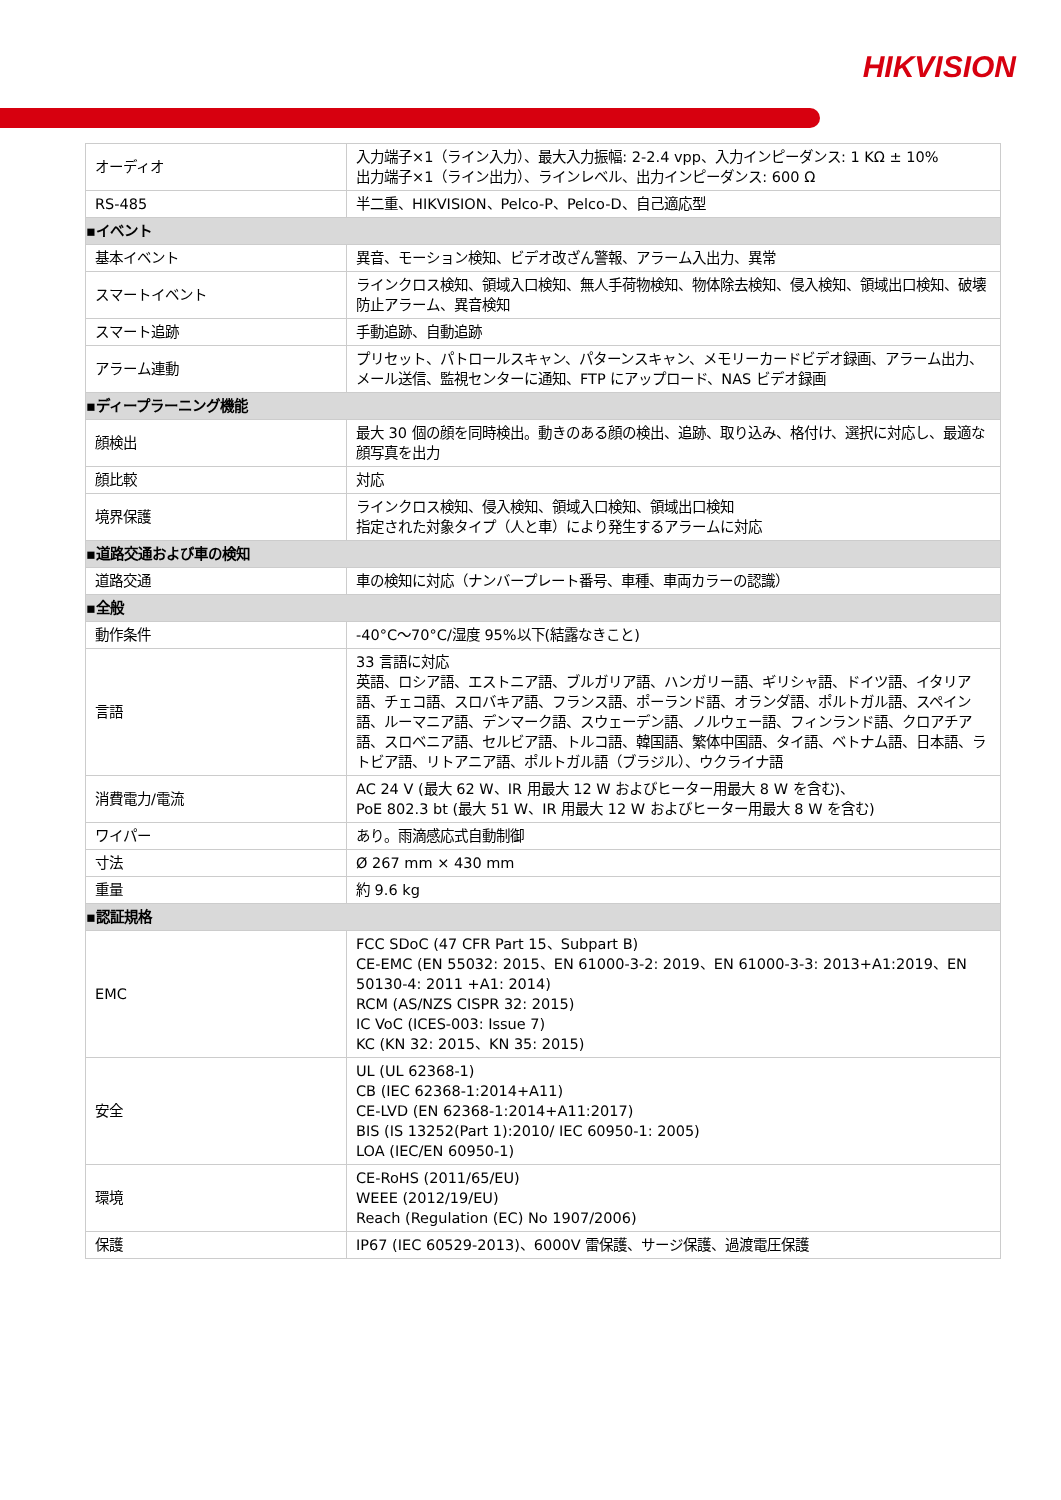HIKVISION
| オーディオ | 入力端子×1（ライン入力）、最大入力振幅: 2-2.4 vpp、入力インピーダンス: 1 KΩ ± 10% 出力端子×1（ライン出力）、ラインレベル、出力インピーダンス: 600 Ω |
| RS-485 | 半二重、HIKVISION、Pelco-P、Pelco-D、自己適応型 |
| ▪イベント | |
| 基本イベント | 異音、モーション検知、ビデオ改ざん警報、アラーム入出力、異常 |
| スマートイベント | ラインクロス検知、領域入口検知、無人手荷物検知、物体除去検知、侵入検知、領域出口検知、破壊防止アラーム、異音検知 |
| スマート追跡 | 手動追跡、自動追跡 |
| アラーム連動 | プリセット、パトロールスキャン、パターンスキャン、メモリーカードビデオ録画、アラーム出力、メール送信、監視センターに通知、FTP にアップロード、NAS ビデオ録画 |
| ▪ディープラーニング機能 | |
| 顔検出 | 最大 30 個の顔を同時検出。動きのある顔の検出、追跡、取り込み、格付け、選択に対応し、最適な顔写真を出力 |
| 顔比較 | 対応 |
| 境界保護 | ラインクロス検知、侵入検知、領域入口検知、領域出口検知 指定された対象タイプ（人と車）により発生するアラームに対応 |
| ▪道路交通および車の検知 | |
| 道路交通 | 車の検知に対応（ナンバープレート番号、車種、車両カラーの認識） |
| ▪全般 | |
| 動作条件 | -40°C～70°C/湿度 95%以下(結露なきこと) |
| 言語 | 33 言語に対応 英語、ロシア語、エストニア語、ブルガリア語、ハンガリー語、ギリシャ語、ドイツ語、イタリア語、チェコ語、スロバキア語、フランス語、ポーランド語、オランダ語、ポルトガル語、スペイン語、ルーマニア語、デンマーク語、スウェーデン語、ノルウェー語、フィンランド語、クロアチア語、スロベニア語、セルビア語、トルコ語、韓国語、繁体中国語、タイ語、ベトナム語、日本語、ラトビア語、リトアニア語、ポルトガル語（ブラジル）、ウクライナ語 |
| 消費電力/電流 | AC 24 V (最大 62 W、IR 用最大 12 W およびヒーター用最大 8 W を含む)、 PoE 802.3 bt (最大 51 W、IR 用最大 12 W およびヒーター用最大 8 W を含む) |
| ワイパー | あり。雨滴感応式自動制御 |
| 寸法 | Ø 267 mm × 430 mm |
| 重量 | 約 9.6 kg |
| ▪認証規格 | |
| EMC | FCC SDoC (47 CFR Part 15、Subpart B) CE-EMC (EN 55032: 2015、EN 61000-3-2: 2019、EN 61000-3-3: 2013+A1:2019、EN 50130-4: 2011 +A1: 2014) RCM (AS/NZS CISPR 32: 2015) IC VoC (ICES-003: Issue 7) KC (KN 32: 2015、KN 35: 2015) |
| 安全 | UL (UL 62368-1) CB (IEC 62368-1:2014+A11) CE-LVD (EN 62368-1:2014+A11:2017) BIS (IS 13252(Part 1):2010/ IEC 60950-1: 2005) LOA (IEC/EN 60950-1) |
| 環境 | CE-RoHS (2011/65/EU) WEEE (2012/19/EU) Reach (Regulation (EC) No 1907/2006) |
| 保護 | IP67 (IEC 60529-2013)、6000V 雷保護、サージ保護、過渡電圧保護 |